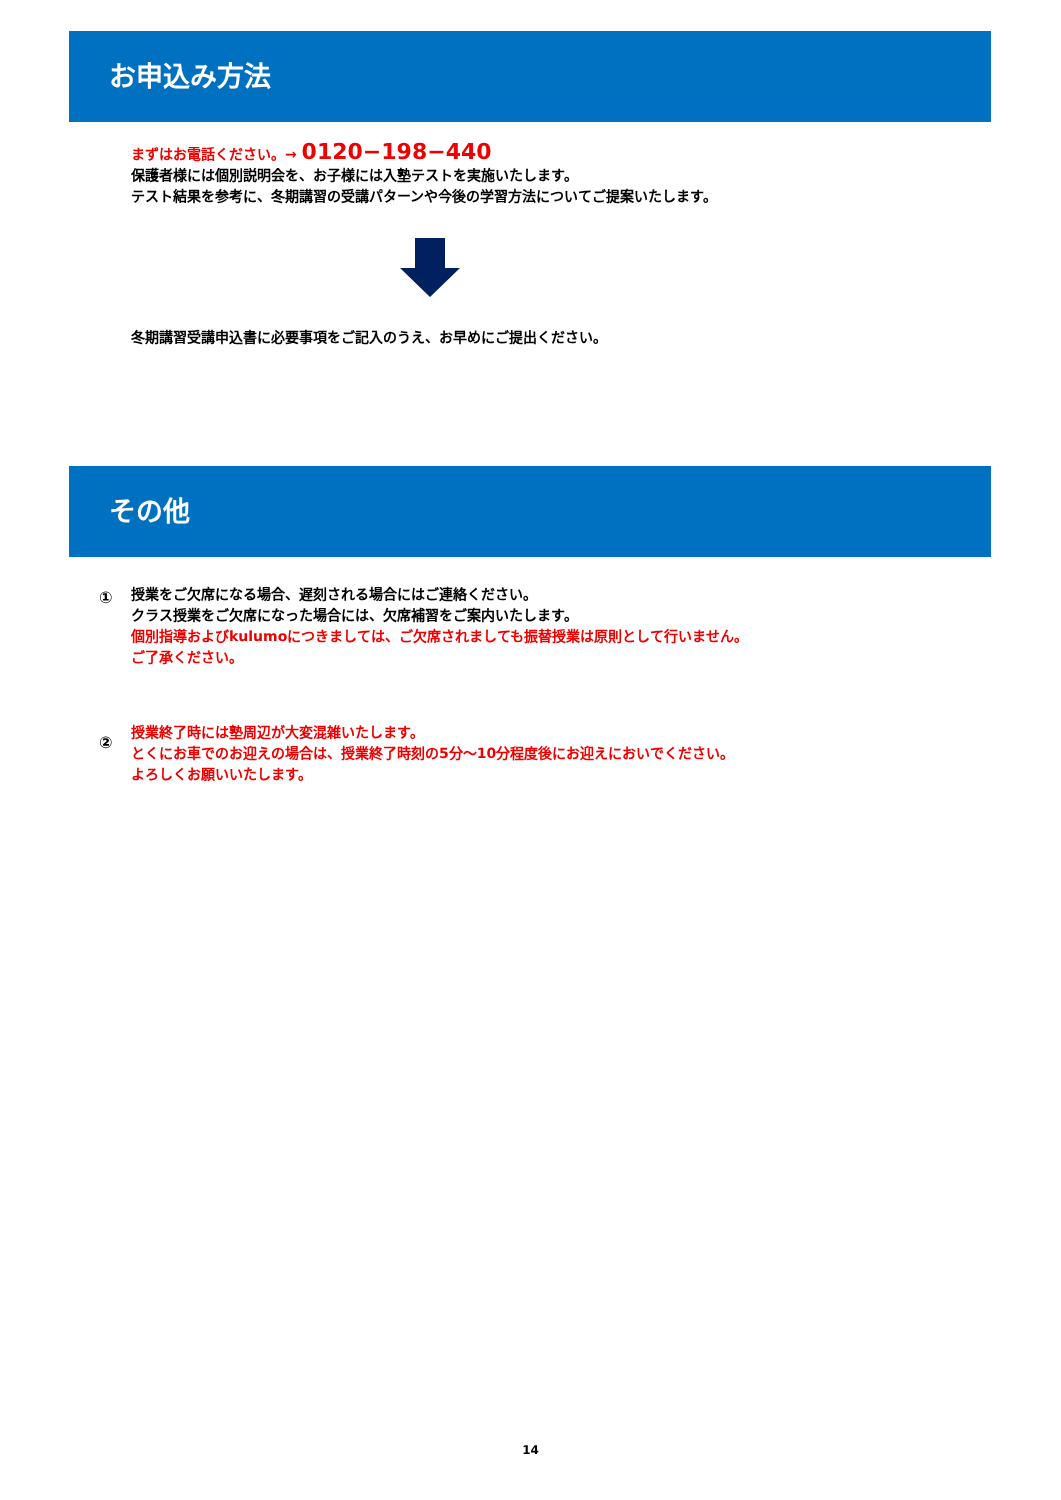お申込み方法
まずはお電話ください。→ 0120−198−440
保護者様には個別説明会を、お子様には入塾テストを実施いたします。
テスト結果を参考に、冬期講習の受講パターンや今後の学習方法についてご提案いたします。
冬期講習受講申込書に必要事項をご記入のうえ、お早めにご提出ください。
その他
①
授業をご欠席になる場合、遅刻される場合にはご連絡ください。
クラス授業をご欠席になった場合には、欠席補習をご案内いたします。
個別指導およびkulumoにつきましては、ご欠席されましても振替授業は原則として行いません。
ご了承ください。
②
授業終了時には塾周辺が大変混雑いたします。
とくにお車でのお迎えの場合は、授業終了時刻の5分～10分程度後にお迎えにおいでください。
よろしくお願いいたします。
14